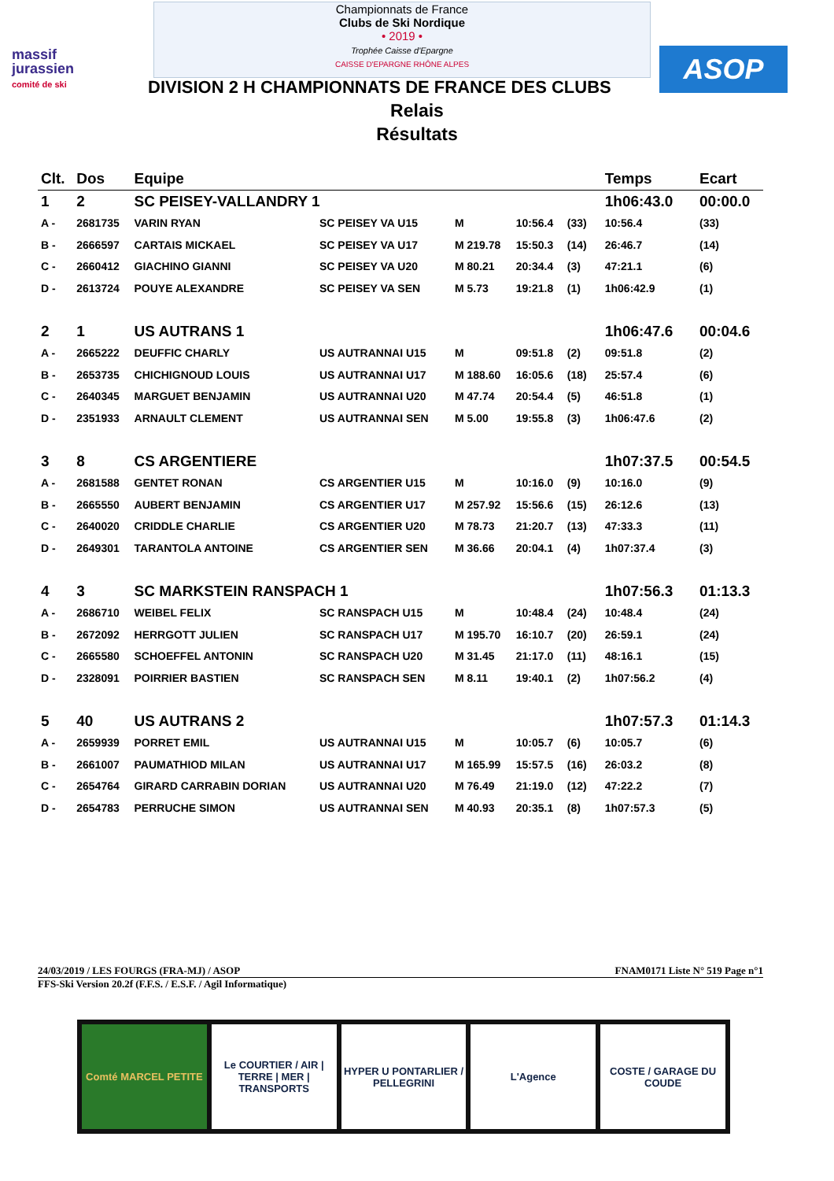massif
jurassien
comité de ski
Championnats de France
Clubs de Ski Nordique
• 2019 •
Trophée Caisse d'Epargne
CAISSE D'EPARGNE RHÔNE ALPES
ASOP
DIVISION 2 H CHAMPIONNATS DE FRANCE DES CLUBS
Relais
Résultats
| Clt. | Dos | Equipe | | | | | | Temps | | Ecart |
| --- | --- | --- | --- | --- | --- | --- | --- | --- | --- | --- |
| 1 | 2 | SC PEISEY-VALLANDRY 1 | | | | | | 1h06:43.0 | | 00:00.0 |
| A - | 2681735 | VARIN RYAN | SC PEISEY VA U15 | M | 10:56.4 | (33) | | 10:56.4 | | (33) |
| B - | 2666597 | CARTAIS MICKAEL | SC PEISEY VA U17 | M 219.78 | 15:50.3 | (14) | | 26:46.7 | | (14) |
| C - | 2660412 | GIACHINO GIANNI | SC PEISEY VA U20 | M 80.21 | 20:34.4 | (3) | | 47:21.1 | | (6) |
| D - | 2613724 | POUYE ALEXANDRE | SC PEISEY VA SEN | M 5.73 | 19:21.8 | (1) | | 1h06:42.9 | | (1) |
| 2 | 1 | US AUTRANS 1 | | | | | | 1h06:47.6 | | 00:04.6 |
| A - | 2665222 | DEUFFIC CHARLY | US AUTRANNAI U15 | M | 09:51.8 | (2) | | 09:51.8 | | (2) |
| B - | 2653735 | CHICHIGNOUD LOUIS | US AUTRANNAI U17 | M 188.60 | 16:05.6 | (18) | | 25:57.4 | | (6) |
| C - | 2640345 | MARGUET BENJAMIN | US AUTRANNAI U20 | M 47.74 | 20:54.4 | (5) | | 46:51.8 | | (1) |
| D - | 2351933 | ARNAULT CLEMENT | US AUTRANNAI SEN | M 5.00 | 19:55.8 | (3) | | 1h06:47.6 | | (2) |
| 3 | 8 | CS ARGENTIERE | | | | | | 1h07:37.5 | | 00:54.5 |
| A - | 2681588 | GENTET RONAN | CS ARGENTIER U15 | M | 10:16.0 | (9) | | 10:16.0 | | (9) |
| B - | 2665550 | AUBERT BENJAMIN | CS ARGENTIER U17 | M 257.92 | 15:56.6 | (15) | | 26:12.6 | | (13) |
| C - | 2640020 | CRIDDLE CHARLIE | CS ARGENTIER U20 | M 78.73 | 21:20.7 | (13) | | 47:33.3 | | (11) |
| D - | 2649301 | TARANTOLA ANTOINE | CS ARGENTIER SEN | M 36.66 | 20:04.1 | (4) | | 1h07:37.4 | | (3) |
| 4 | 3 | SC MARKSTEIN RANSPACH 1 | | | | | | 1h07:56.3 | | 01:13.3 |
| A - | 2686710 | WEIBEL FELIX | SC RANSPACH U15 | M | 10:48.4 | (24) | | 10:48.4 | | (24) |
| B - | 2672092 | HERRGOTT JULIEN | SC RANSPACH U17 | M 195.70 | 16:10.7 | (20) | | 26:59.1 | | (24) |
| C - | 2665580 | SCHOEFFEL ANTONIN | SC RANSPACH U20 | M 31.45 | 21:17.0 | (11) | | 48:16.1 | | (15) |
| D - | 2328091 | POIRRIER BASTIEN | SC RANSPACH SEN | M 8.11 | 19:40.1 | (2) | | 1h07:56.2 | | (4) |
| 5 | 40 | US AUTRANS 2 | | | | | | 1h07:57.3 | | 01:14.3 |
| A - | 2659939 | PORRET EMIL | US AUTRANNAI U15 | M | 10:05.7 | (6) | | 10:05.7 | | (6) |
| B - | 2661007 | PAUMATHIOD MILAN | US AUTRANNAI U17 | M 165.99 | 15:57.5 | (16) | | 26:03.2 | | (8) |
| C - | 2654764 | GIRARD CARRABIN DORIAN | US AUTRANNAI U20 | M 76.49 | 21:19.0 | (12) | | 47:22.2 | | (7) |
| D - | 2654783 | PERRUCHE SIMON | US AUTRANNAI SEN | M 40.93 | 20:35.1 | (8) | | 1h07:57.3 | | (5) |
24/03/2019 / LES FOURGS (FRA-MJ) / ASOP FNAM0171 Liste N° 519 Page n°1
FFS-Ski Version 20.2f (F.F.S. / E.S.F. / Agil Informatique)
Comté MARCEL PETITE Le COURTIER / AIR | TERRE | MER | TRANSPORTS
HYPER U PONTARLIER / PELLEGRINI
L'Agence COSTE / GARAGE DU COUDE